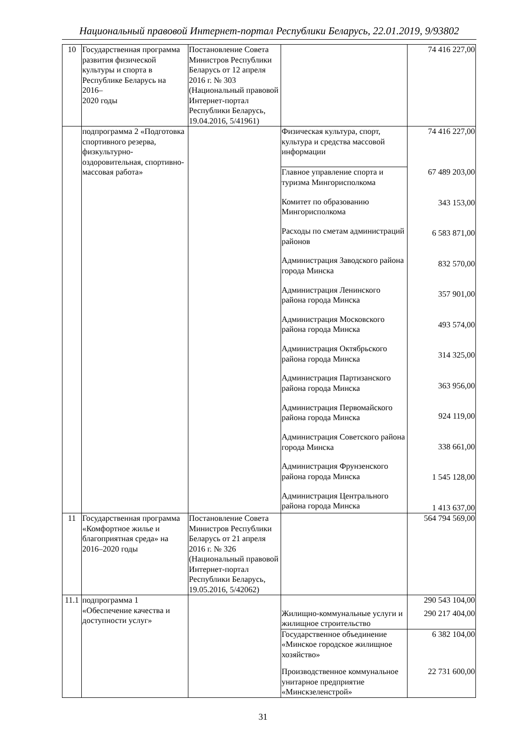Национальный правовой Интернет-портал Республики Беларусь, 22.01.2019, 9/93802
| 10 | Государственная программа развития физической культуры и спорта в Республике Беларусь на 2016– 2020 годы | Постановление Совета Министров Республики Беларусь от 12 апреля 2016 г. № 303 (Национальный правовой Интернет-портал Республики Беларусь, 19.04.2016, 5/41961) | | 74 416 227,00 |
| | подпрограмма 2 «Подготовка спортивного резерва, физкультурно-оздоровительная, спортивно-массовая работа» | | Физическая культура, спорт, культура и средства массовой информации | 74 416 227,00 67 489 203,00 343 153,00 6 583 871,00 832 570,00 357 901,00 493 574,00 314 325,00 363 956,00 924 119,00 338 661,00 1 545 128,00 1 413 637,00 |
| | | | Главное управление спорта и туризма Мингорисполкома | |
| | | | Комитет по образованию Мингорисполкома | |
| | | | Расходы по сметам администраций районов | |
| | | | Администрация Заводского района города Минска | |
| | | | Администрация Ленинского района города Минска | |
| | | | Администрация Московского района города Минска | |
| | | | Администрация Октябрьского района города Минска | |
| | | | Администрация Партизанского района города Минска | |
| | | | Администрация Первомайского района города Минска | |
| | | | Администрация Советского района города Минска | |
| | | | Администрация Фрунзенского района города Минска | |
| | | | Администрация Центрального района города Минска | |
| 11 | Государственная программа «Комфортное жилье и благоприятная среда» на 2016–2020 годы | Постановление Совета Министров Республики Беларусь от 21 апреля 2016 г. № 326 (Национальный правовой Интернет-портал Республики Беларусь, 19.05.2016, 5/42062) | | 564 794 569,00 |
| 11.1 | подпрограмма 1 «Обеспечение качества и доступности услуг» | | Жилищно-коммунальные услуги и жилищное строительство | 290 543 104,00 290 217 404,00 |
| | | | Государственное объединение «Минское городское жилищное хозяйство» | 6 382 104,00 |
| | | | Производственное коммунальное унитарное предприятие «Минскзеленстрой» | 22 731 600,00 |
31